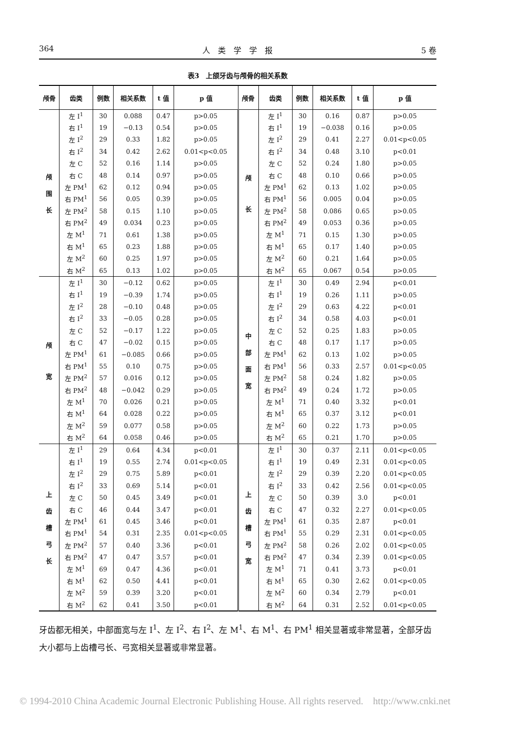364 人　类　学　学　报 5 卷
表3　上颌牙齿与颅骨的相关系数
| 颅骨 | 齿类 | 例数 | 相关系数 | t 值 | p 值 | 颅骨 | 齿类 | 例数 | 相关系数 | t 值 | p 值 |
| --- | --- | --- | --- | --- | --- | --- | --- | --- | --- | --- | --- |
| 颅 围 长 | 左 I<sup>1</sup> | 30 | 0.088 | 0.47 | p>0.05 | 颅 长 | 左 I<sup>1</sup> | 30 | 0.16 | 0.87 | p>0.05 |
| | 右 I<sup>1</sup> | 19 | −0.13 | 0.54 | p>0.05 | | 右 I<sup>1</sup> | 19 | −0.038 | 0.16 | p>0.05 |
| | 左 I<sup>2</sup> | 29 | 0.33 | 1.82 | p>0.05 | | 左 I<sup>2</sup> | 29 | 0.41 | 2.27 | 0.01<p<0.05 |
| | 右 I<sup>2</sup> | 34 | 0.42 | 2.62 | 0.01<p<0.05 | | 右 I<sup>2</sup> | 34 | 0.48 | 3.10 | p<0.01 |
| | 左 C | 52 | 0.16 | 1.14 | p>0.05 | | 左 C | 52 | 0.24 | 1.80 | p>0.05 |
| | 右 C | 48 | 0.14 | 0.97 | p>0.05 | | 右 C | 48 | 0.10 | 0.66 | p>0.05 |
| | 左 PM<sup>1</sup> | 62 | 0.12 | 0.94 | p>0.05 | | 左 PM<sup>1</sup> | 62 | 0.13 | 1.02 | p>0.05 |
| | 右 PM<sup>1</sup> | 56 | 0.05 | 0.39 | p>0.05 | | 右 PM<sup>1</sup> | 56 | 0.005 | 0.04 | p>0.05 |
| | 左 PM<sup>2</sup> | 58 | 0.15 | 1.10 | p>0.05 | | 左 PM<sup>2</sup> | 58 | 0.086 | 0.65 | p>0.05 |
| | 右 PM<sup>2</sup> | 49 | 0.034 | 0.23 | p>0.05 | | 右 PM<sup>2</sup> | 49 | 0.053 | 0.36 | p>0.05 |
| | 左 M<sup>1</sup> | 71 | 0.61 | 1.38 | p>0.05 | | 左 M<sup>1</sup> | 71 | 0.15 | 1.30 | p>0.05 |
| | 右 M<sup>1</sup> | 65 | 0.23 | 1.88 | p>0.05 | | 右 M<sup>1</sup> | 65 | 0.17 | 1.40 | p>0.05 |
| | 左 M<sup>2</sup> | 60 | 0.25 | 1.97 | p>0.05 | | 左 M<sup>2</sup> | 60 | 0.21 | 1.64 | p>0.05 |
| | 右 M<sup>2</sup> | 65 | 0.13 | 1.02 | p>0.05 | | 右 M<sup>2</sup> | 65 | 0.067 | 0.54 | p>0.05 |
| 颅 宽 | 左 I<sup>1</sup> | 30 | −0.12 | 0.62 | p>0.05 | 中 部 面 宽 | 左 I<sup>1</sup> | 30 | 0.49 | 2.94 | p<0.01 |
| | 右 I<sup>1</sup> | 19 | −0.39 | 1.74 | p>0.05 | | 右 I<sup>1</sup> | 19 | 0.26 | 1.11 | p>0.05 |
| | 左 I<sup>2</sup> | 28 | −0.10 | 0.48 | p>0.05 | | 左 I<sup>2</sup> | 29 | 0.63 | 4.22 | p<0.01 |
| | 右 I<sup>2</sup> | 33 | −0.05 | 0.28 | p>0.05 | | 右 I<sup>2</sup> | 34 | 0.58 | 4.03 | p<0.01 |
| | 左 C | 52 | −0.17 | 1.22 | p>0.05 | | 左 C | 52 | 0.25 | 1.83 | p>0.05 |
| | 右 C | 47 | −0.02 | 0.15 | p>0.05 | | 右 C | 48 | 0.17 | 1.17 | p>0.05 |
| | 左 PM<sup>1</sup> | 61 | −0.085 | 0.66 | p>0.05 | | 左 PM<sup>1</sup> | 62 | 0.13 | 1.02 | p>0.05 |
| | 右 PM<sup>1</sup> | 55 | 0.10 | 0.75 | p>0.05 | | 右 PM<sup>1</sup> | 56 | 0.33 | 2.57 | 0.01<p<0.05 |
| | 左 PM<sup>2</sup> | 57 | 0.016 | 0.12 | p>0.05 | | 左 PM<sup>2</sup> | 58 | 0.24 | 1.82 | p>0.05 |
| | 右 PM<sup>2</sup> | 48 | −0.042 | 0.29 | p>0.05 | | 右 PM<sup>2</sup> | 49 | 0.24 | 1.72 | p>0.05 |
| | 左 M<sup>1</sup> | 70 | 0.026 | 0.21 | p>0.05 | | 左 M<sup>1</sup> | 71 | 0.40 | 3.32 | p<0.01 |
| | 右 M<sup>1</sup> | 64 | 0.028 | 0.22 | p>0.05 | | 右 M<sup>1</sup> | 65 | 0.37 | 3.12 | p<0.01 |
| | 左 M<sup>2</sup> | 59 | 0.077 | 0.58 | p>0.05 | | 左 M<sup>2</sup> | 60 | 0.22 | 1.73 | p>0.05 |
| | 右 M<sup>2</sup> | 64 | 0.058 | 0.46 | p>0.05 | | 右 M<sup>2</sup> | 65 | 0.21 | 1.70 | p>0.05 |
| 上 齿 槽 弓 长 | 左 I<sup>1</sup> | 29 | 0.64 | 4.34 | p<0.01 | 上 齿 槽 弓 宽 | 左 I<sup>1</sup> | 30 | 0.37 | 2.11 | 0.01<p<0.05 |
| | 右 I<sup>1</sup> | 19 | 0.55 | 2.74 | 0.01<p<0.05 | | 右 I<sup>1</sup> | 19 | 0.49 | 2.31 | 0.01<p<0.05 |
| | 左 I<sup>2</sup> | 29 | 0.75 | 5.89 | p<0.01 | | 左 I<sup>2</sup> | 29 | 0.39 | 2.20 | 0.01<p<0.05 |
| | 右 I<sup>2</sup> | 33 | 0.69 | 5.14 | p<0.01 | | 右 I<sup>2</sup> | 33 | 0.42 | 2.56 | 0.01<p<0.05 |
| | 左 C | 50 | 0.45 | 3.49 | p<0.01 | | 左 C | 50 | 0.39 | 3.0 | p<0.01 |
| | 右 C | 46 | 0.44 | 3.47 | p<0.01 | | 右 C | 47 | 0.32 | 2.27 | 0.01<p<0.05 |
| | 左 PM<sup>1</sup> | 61 | 0.45 | 3.46 | p<0.01 | | 左 PM<sup>1</sup> | 61 | 0.35 | 2.87 | p<0.01 |
| | 右 PM<sup>1</sup> | 54 | 0.31 | 2.35 | 0.01<p<0.05 | | 右 PM<sup>1</sup> | 55 | 0.29 | 2.31 | 0.01<p<0.05 |
| | 左 PM<sup>2</sup> | 57 | 0.40 | 3.36 | p<0.01 | | 左 PM<sup>2</sup> | 58 | 0.26 | 2.02 | 0.01<p<0.05 |
| | 右 PM<sup>2</sup> | 47 | 0.47 | 3.57 | p<0.01 | | 右 PM<sup>2</sup> | 47 | 0.34 | 2.39 | 0.01<p<0.05 |
| | 左 M<sup>1</sup> | 69 | 0.47 | 4.36 | p<0.01 | | 左 M<sup>1</sup> | 71 | 0.41 | 3.73 | p<0.01 |
| | 右 M<sup>1</sup> | 62 | 0.50 | 4.41 | p<0.01 | | 右 M<sup>1</sup> | 65 | 0.30 | 2.62 | 0.01<p<0.05 |
| | 左 M<sup>2</sup> | 59 | 0.39 | 3.20 | p<0.01 | | 左 M<sup>2</sup> | 60 | 0.34 | 2.79 | p<0.01 |
| | 右 M<sup>2</sup> | 62 | 0.41 | 3.50 | p<0.01 | | 右 M<sup>2</sup> | 64 | 0.31 | 2.52 | 0.01<p<0.05 |
牙齿都无相关，中部面宽与左 I<sup>1</sup>、左 I<sup>2</sup>、右 I<sup>2</sup>、左 M<sup>1</sup>、右 M<sup>1</sup>、右 PM<sup>1</sup> 相关显著或非常显著，全部牙齿大小都与上齿槽弓长、弓宽相关显著或非常显著。
© 1994-2010 China Academic Journal Electronic Publishing House. All rights reserved. http://www.cnki.net